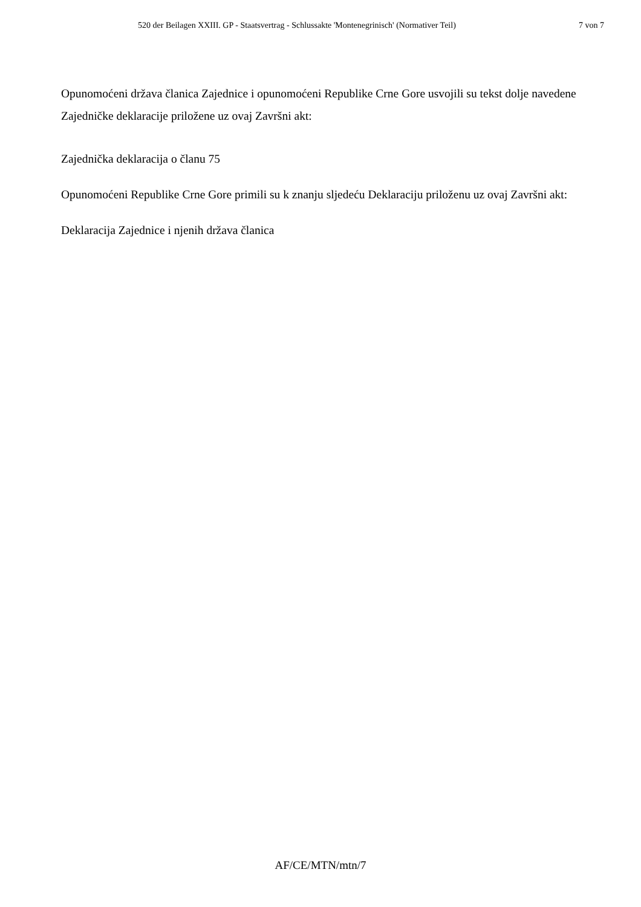520 der Beilagen XXIII. GP - Staatsvertrag - Schlussakte 'Montenegrinisch' (Normativer Teil) 7 von 7
Opunomoćeni država članica Zajednice i opunomoćeni Republike Crne Gore usvojili su tekst dolje navedene Zajedničke deklaracije priložene uz ovaj Završni akt:
Zajednička deklaracija o članu 75
Opunomoćeni Republike Crne Gore primili su k znanju sljedeću Deklaraciju priloženu uz ovaj Završni akt:
Deklaracija Zajednice i njenih država članica
AF/CE/MTN/mtn/7